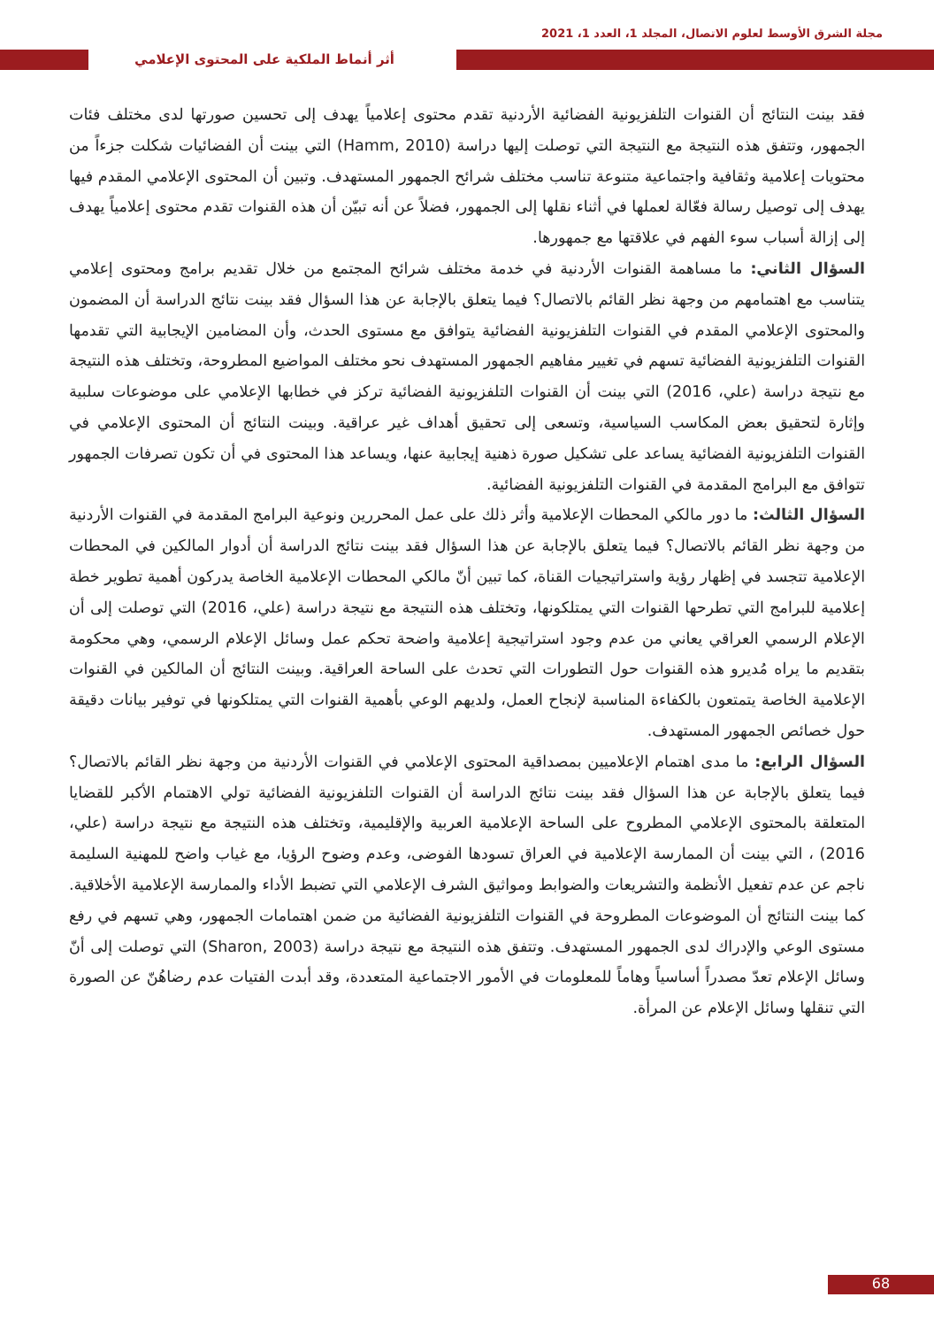مجلة الشرق الأوسط لعلوم الاتصال، المجلد 1، العدد 1، 2021
أثر أنماط الملكية على المحتوى الإعلامي
فقد بينت النتائج أن القنوات التلفزيونية الفضائية الأردنية تقدم محتوى إعلامياً يهدف إلى تحسين صورتها لدى مختلف فئات الجمهور، وتتفق هذه النتيجة مع النتيجة التي توصلت إليها دراسة (Hamm, 2010) التي بينت أن الفضائيات شكلت جزءاً من محتويات إعلامية وثقافية واجتماعية متنوعة تناسب مختلف شرائح الجمهور المستهدف. وتبين أن المحتوى الإعلامي المقدم فيها يهدف إلى توصيل رسالة فعّالة لعملها في أثناء نقلها إلى الجمهور، فضلاً عن أنه تبيّن أن هذه القنوات تقدم محتوى إعلامياً يهدف إلى إزالة أسباب سوء الفهم في علاقتها مع جمهورها.
السؤال الثاني: ما مساهمة القنوات الأردنية في خدمة مختلف شرائح المجتمع من خلال تقديم برامج ومحتوى إعلامي يتناسب مع اهتمامهم من وجهة نظر القائم بالاتصال؟ فيما يتعلق بالإجابة عن هذا السؤال فقد بينت نتائج الدراسة أن المضمون والمحتوى الإعلامي المقدم في القنوات التلفزيونية الفضائية يتوافق مع مستوى الحدث، وأن المضامين الإيجابية التي تقدمها القنوات التلفزيونية الفضائية تسهم في تغيير مفاهيم الجمهور المستهدف نحو مختلف المواضيع المطروحة، وتختلف هذه النتيجة مع نتيجة دراسة (علي، 2016) التي بينت أن القنوات التلفزيونية الفضائية تركز في خطابها الإعلامي على موضوعات سلبية وإثارة لتحقيق بعض المكاسب السياسية، وتسعى إلى تحقيق أهداف غير عراقية. وبينت النتائج أن المحتوى الإعلامي في القنوات التلفزيونية الفضائية يساعد على تشكيل صورة ذهنية إيجابية عنها، ويساعد هذا المحتوى في أن تكون تصرفات الجمهور تتوافق مع البرامج المقدمة في القنوات التلفزيونية الفضائية.
السؤال الثالث: ما دور مالكي المحطات الإعلامية وأثر ذلك على عمل المحررين ونوعية البرامج المقدمة في القنوات الأردنية من وجهة نظر القائم بالاتصال؟ فيما يتعلق بالإجابة عن هذا السؤال فقد بينت نتائج الدراسة أن أدوار المالكين في المحطات الإعلامية تتجسد في إظهار رؤية واستراتيجيات القناة، كما تبين أنّ مالكي المحطات الإعلامية الخاصة يدركون أهمية تطوير خطة إعلامية للبرامج التي تطرحها القنوات التي يمتلكونها، وتختلف هذه النتيجة مع نتيجة دراسة (علي، 2016) التي توصلت إلى أن الإعلام الرسمي العراقي يعاني من عدم وجود استراتيجية إعلامية واضحة تحكم عمل وسائل الإعلام الرسمي، وهي محكومة بتقديم ما يراه مُديرو هذه القنوات حول التطورات التي تحدث على الساحة العراقية. وبينت النتائج أن المالكين في القنوات الإعلامية الخاصة يتمتعون بالكفاءة المناسبة لإنجاح العمل، ولديهم الوعي بأهمية القنوات التي يمتلكونها في توفير بيانات دقيقة حول خصائص الجمهور المستهدف.
السؤال الرابع: ما مدى اهتمام الإعلاميين بمصداقية المحتوى الإعلامي في القنوات الأردنية من وجهة نظر القائم بالاتصال؟ فيما يتعلق بالإجابة عن هذا السؤال فقد بينت نتائج الدراسة أن القنوات التلفزيونية الفضائية تولي الاهتمام الأكبر للقضايا المتعلقة بالمحتوى الإعلامي المطروح على الساحة الإعلامية العربية والإقليمية، وتختلف هذه النتيجة مع نتيجة دراسة (علي، 2016) ، التي بينت أن الممارسة الإعلامية في العراق تسودها الفوضى، وعدم وضوح الرؤيا، مع غياب واضح للمهنية السليمة ناجم عن عدم تفعيل الأنظمة والتشريعات والضوابط ومواثيق الشرف الإعلامي التي تضبط الأداء والممارسة الإعلامية الأخلاقية. كما بينت النتائج أن الموضوعات المطروحة في القنوات التلفزيونية الفضائية من ضمن اهتمامات الجمهور، وهي تسهم في رفع مستوى الوعي والإدراك لدى الجمهور المستهدف. وتتفق هذه النتيجة مع نتيجة دراسة (Sharon, 2003) التي توصلت إلى أنّ وسائل الإعلام تعدّ مصدراً أساسياً وهاماً للمعلومات في الأمور الاجتماعية المتعددة، وقد أبدت الفتيات عدم رضاهُنّ عن الصورة التي تنقلها وسائل الإعلام عن المرأة.
68